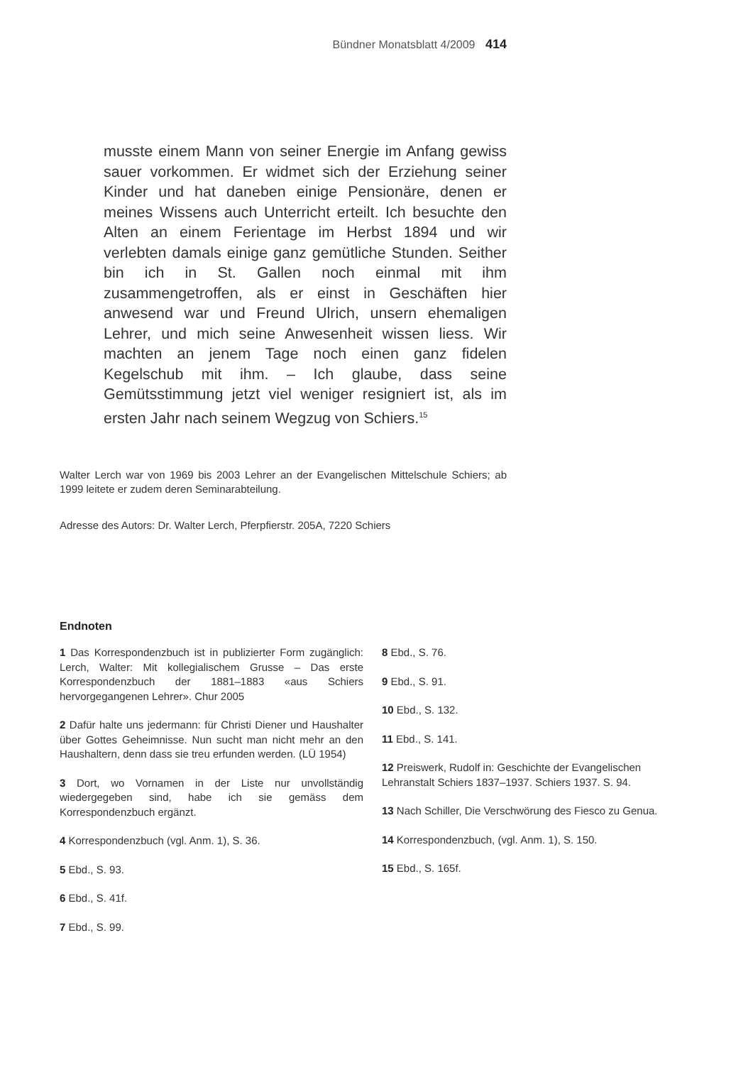Bündner Monatsblatt 4/2009 414
musste einem Mann von seiner Energie im Anfang gewiss sauer vorkommen. Er widmet sich der Erziehung seiner Kinder und hat daneben einige Pensionäre, denen er meines Wissens auch Unterricht erteilt. Ich besuchte den Alten an einem Ferientage im Herbst 1894 und wir verlebten damals einige ganz gemütliche Stunden. Seither bin ich in St. Gallen noch einmal mit ihm zusammengetroffen, als er einst in Geschäften hier anwesend war und Freund Ulrich, unsern ehemaligen Lehrer, und mich seine Anwesenheit wissen liess. Wir machten an jenem Tage noch einen ganz fidelen Kegelschub mit ihm. – Ich glaube, dass seine Gemütsstimmung jetzt viel weniger resigniert ist, als im ersten Jahr nach seinem Wegzug von Schiers.<sup>15</sup>
Walter Lerch war von 1969 bis 2003 Lehrer an der Evangelischen Mittelschule Schiers; ab 1999 leitete er zudem deren Seminarabteilung.
Adresse des Autors: Dr. Walter Lerch, Pferpfierstr. 205A, 7220 Schiers
Endnoten
1 Das Korrespondenzbuch ist in publizierter Form zugänglich: Lerch, Walter: Mit kollegialischem Grusse – Das erste Korrespondenzbuch der 1881–1883 «aus Schiers hervorgegangenen Lehrer». Chur 2005
2 Dafür halte uns jedermann: für Christi Diener und Haushalter über Gottes Geheimnisse. Nun sucht man nicht mehr an den Haushaltern, denn dass sie treu erfunden werden. (LÜ 1954)
3 Dort, wo Vornamen in der Liste nur unvollständig wiedergegeben sind, habe ich sie gemäss dem Korrespondenzbuch ergänzt.
4 Korrespondenzbuch (vgl. Anm. 1), S. 36.
5 Ebd., S. 93.
6 Ebd., S. 41f.
7 Ebd., S. 99.
8 Ebd., S. 76.
9 Ebd., S. 91.
10 Ebd., S. 132.
11 Ebd., S. 141.
12 Preiswerk, Rudolf in: Geschichte der Evangelischen Lehranstalt Schiers 1837–1937. Schiers 1937. S. 94.
13 Nach Schiller, Die Verschwörung des Fiesco zu Genua.
14 Korrespondenzbuch, (vgl. Anm. 1), S. 150.
15 Ebd., S. 165f.